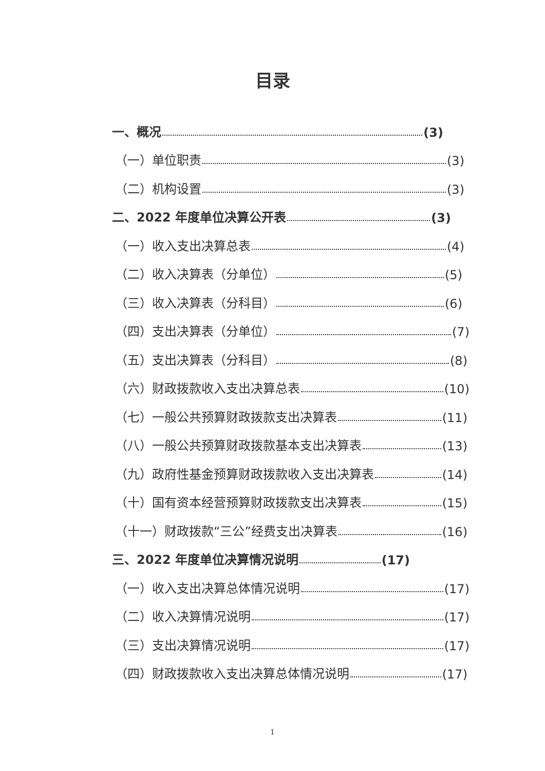目录
一、概况 (3)
（一）单位职责 (3)
（二）机构设置 (3)
二、2022 年度单位决算公开表 (3)
（一）收入支出决算总表 (4)
（二）收入决算表（分单位） (5)
（三）收入决算表（分科目） (6)
（四）支出决算表（分单位） (7)
（五）支出决算表（分科目） (8)
（六）财政拨款收入支出决算总表 (10)
（七）一般公共预算财政拨款支出决算表 (11)
（八）一般公共预算财政拨款基本支出决算表 (13)
（九）政府性基金预算财政拨款收入支出决算表 (14)
（十）国有资本经营预算财政拨款支出决算表 (15)
（十一）财政拨款“三公”经费支出决算表 (16)
三、2022 年度单位决算情况说明 (17)
（一）收入支出决算总体情况说明 (17)
（二）收入决算情况说明 (17)
（三）支出决算情况说明 (17)
（四）财政拨款收入支出决算总体情况说明 (17)
1